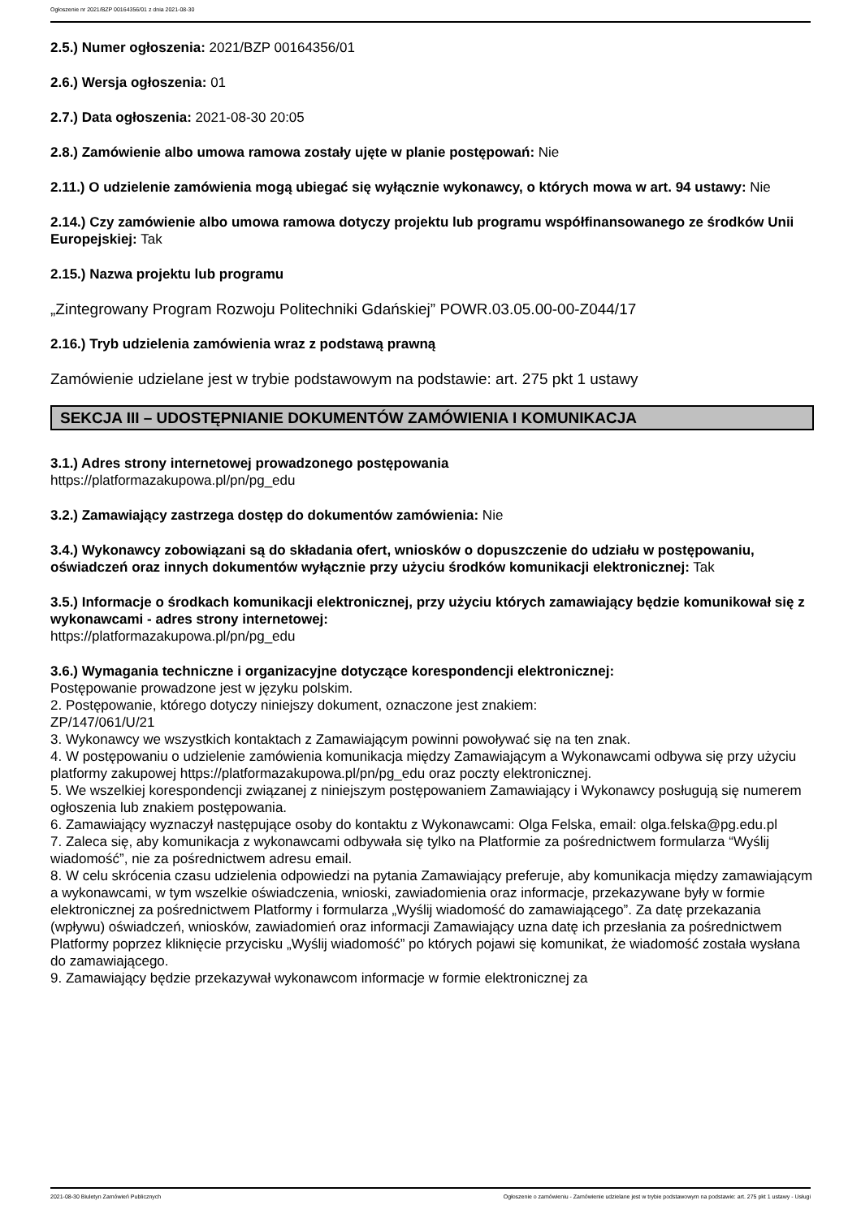Ogłoszenie nr 2021/BZP 00164356/01 z dnia 2021-08-30
2.5.) Numer ogłoszenia: 2021/BZP 00164356/01
2.6.) Wersja ogłoszenia: 01
2.7.) Data ogłoszenia: 2021-08-30 20:05
2.8.) Zamówienie albo umowa ramowa zostały ujęte w planie postępowań: Nie
2.11.) O udzielenie zamówienia mogą ubiegać się wyłącznie wykonawcy, o których mowa w art. 94 ustawy: Nie
2.14.) Czy zamówienie albo umowa ramowa dotyczy projektu lub programu współfinansowanego ze środków Unii Europejskiej: Tak
2.15.) Nazwa projektu lub programu
„Zintegrowany Program Rozwoju Politechniki Gdańskiej” POWR.03.05.00-00-Z044/17
2.16.) Tryb udzielenia zamówienia wraz z podstawą prawną
Zamówienie udzielane jest w trybie podstawowym na podstawie: art. 275 pkt 1 ustawy
SEKCJA III – UDOSTĘPNIANIE DOKUMENTÓW ZAMÓWIENIA I KOMUNIKACJA
3.1.) Adres strony internetowej prowadzonego postępowania
https://platformazakupowa.pl/pn/pg_edu
3.2.) Zamawiający zastrzega dostęp do dokumentów zamówienia: Nie
3.4.) Wykonawcy zobowiązani są do składania ofert, wniosków o dopuszczenie do udziału w postępowaniu, oświadczeń oraz innych dokumentów wyłącznie przy użyciu środków komunikacji elektronicznej: Tak
3.5.) Informacje o środkach komunikacji elektronicznej, przy użyciu których zamawiający będzie komunikował się z wykonawcami - adres strony internetowej:
https://platformazakupowa.pl/pn/pg_edu
3.6.) Wymagania techniczne i organizacyjne dotyczące korespondencji elektronicznej:
Postępowanie prowadzone jest w języku polskim.
2. Postępowanie, którego dotyczy niniejszy dokument, oznaczone jest znakiem:
ZP/147/061/U/21
3. Wykonawcy we wszystkich kontaktach z Zamawiającym powinni powoływać się na ten znak.
4. W postępowaniu o udzielenie zamówienia komunikacja między Zamawiającym a Wykonawcami odbywa się przy użyciu platformy zakupowej https://platformazakupowa.pl/pn/pg_edu oraz poczty elektronicznej.
5. We wszelkiej korespondencji związanej z niniejszym postępowaniem Zamawiający i Wykonawcy posługują się numerem ogłoszenia lub znakiem postępowania.
6. Zamawiający wyznaczył następujące osoby do kontaktu z Wykonawcami: Olga Felska, email: olga.felska@pg.edu.pl
7. Zaleca się, aby komunikacja z wykonawcami odbywała się tylko na Platformie za pośrednictwem formularza “Wyślij wiadomość”, nie za pośrednictwem adresu email.
8. W celu skrócenia czasu udzielenia odpowiedzi na pytania Zamawiający preferuje, aby komunikacja między zamawiającym a wykonawcami, w tym wszelkie oświadczenia, wnioski, zawiadomienia oraz informacje, przekazywane były w formie elektronicznej za pośrednictwem Platformy i formularza „Wyślij wiadomość do zamawiającego”. Za datę przekazania (wpływu) oświadczeń, wniosków, zawiadomień oraz informacji Zamawiający uzna datę ich przesłania za pośrednictwem Platformy poprzez kliknięcie przycisku „Wyślij wiadomość” po których pojawi się komunikat, że wiadomość została wysłana do zamawiającego.
9. Zamawiający będzie przekazywał wykonawcom informacje w formie elektronicznej za
2021-08-30 Biuletyn Zamówień Publicznych Ogłoszenie o zamówieniu - Zamówienie udzielane jest w trybie podstawowym na podstawie: art. 275 pkt 1 ustawy - Usługi